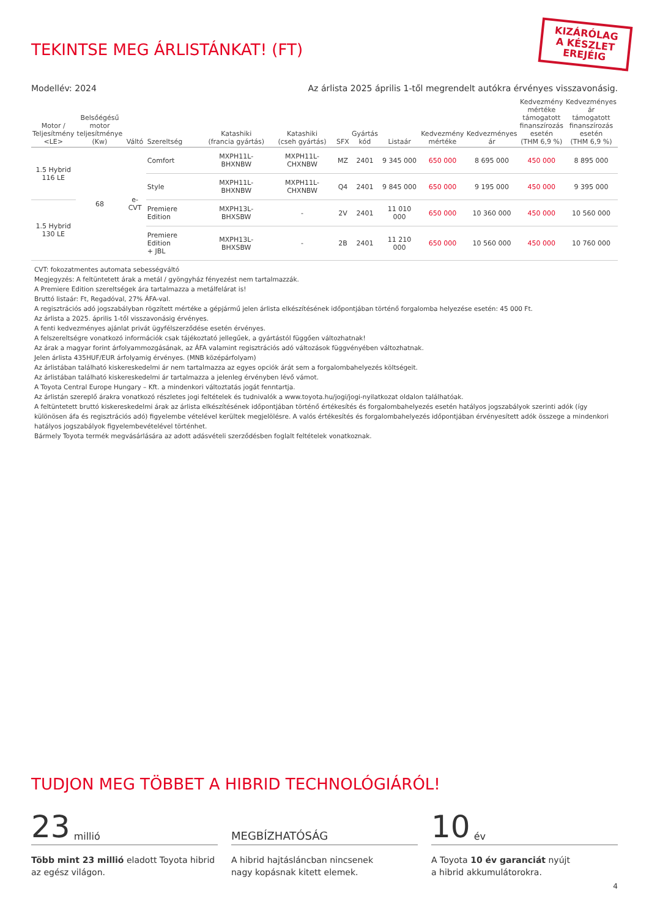KIZÁRÓLAG
A KÉSZLET
EREJÉIG
TEKINTSE MEG ÁRLISTÁNKAT! (FT)
Modellév: 2024 Az árlista 2025 április 1-től megrendelt autókra érvényes visszavonásig.
| Motor / Teljesítmény <LE> | Belsőégésű motor teljesítménye (Kw) | Váltó | Szereltség | Katashiki (francia gyártás) | Katashiki (cseh gyártás) | SFX | Gyártás kód | Listaár | Kedvezmény mértéke | Kedvezményes ár | Kedvezmény mértéke támogatott finanszírozás esetén (THM 6,9 %) | Kedvezményes ár támogatott finanszírozás esetén (THM 6,9 %) |
| --- | --- | --- | --- | --- | --- | --- | --- | --- | --- | --- | --- | --- |
| 1.5 Hybrid 116 LE | 68 | e-CVT | Comfort | MXPH11L-BHXNBW | MXPH11L-CHXNBW | MZ | 2401 | 9 345 000 | 650 000 | 8 695 000 | 450 000 | 8 895 000 |
| | | | Style | MXPH11L-BHXNBW | MXPH11L-CHXNBW | Q4 | 2401 | 9 845 000 | 650 000 | 9 195 000 | 450 000 | 9 395 000 |
| 1.5 Hybrid 130 LE | | | Premiere Edition | MXPH13L-BHXSBW | - | 2V | 2401 | 11 010 000 | 650 000 | 10 360 000 | 450 000 | 10 560 000 |
| | | | Premiere Edition + JBL | MXPH13L-BHXSBW | - | 2B | 2401 | 11 210 000 | 650 000 | 10 560 000 | 450 000 | 10 760 000 |
CVT: fokozatmentes automata sebességváltó
Megjegyzés: A feltüntetett árak a metál / gyöngyház fényezést nem tartalmazzák.
A Premiere Edition szereltségek ára tartalmazza a metálfelárat is!
Bruttó listaár: Ft, Regadóval, 27% ÁFA-val.
A regisztrációs adó jogszabályban rögzített mértéke a gépjármű jelen árlista elkészítésének időpontjában történő forgalomba helyezése esetén: 45 000 Ft.
Az árlista a 2025. április 1-től visszavonásig érvényes.
A fenti kedvezményes ajánlat privát ügyfélszerződése esetén érvényes.
A felszereltségre vonatkozó információk csak tájékoztató jellegűek, a gyártástól függően változhatnak!
Az árak a magyar forint árfolyammozgásának, az ÁFA valamint regisztrációs adó változások függvényében változhatnak.
Jelen árlista 435HUF/EUR árfolyamig érvényes. (MNB középárfolyam)
Az árlistában található kiskereskedelmi ár nem tartalmazza az egyes opciók árát sem a forgalombahelyezés költségeit.
Az árlistában található kiskereskedelmi ár tartalmazza a jelenleg érvényben lévő vámot.
A Toyota Central Europe Hungary – Kft. a mindenkori változtatás jogát fenntartja.
Az árlistán szereplő árakra vonatkozó részletes jogi feltételek és tudnivalók a www.toyota.hu/jogi/jogi-nyilatkozat oldalon találhatóak.
A feltüntetett bruttó kiskereskedelmi árak az árlista elkészítésének időpontjában történő értékesítés és forgalombahelyezés esetén hatályos jogszabályok szerinti adók (így különösen áfa és regisztrációs adó) figyelembe vételével kerültek megjelölésre. A valós értékesítés és forgalombahelyezés időpontjában érvényesített adók összege a mindenkori hatályos jogszabályok figyelembevételével történhet.
Bármely Toyota termék megvásárlására az adott adásvételi szerződésben foglalt feltételek vonatkoznak.
TUDJON MEG TÖBBET A HIBRID TECHNOLÓGIÁRÓL!
23 millió
Több mint 23 millió eladott Toyota hibrid
az egész világon.
MEGBÍZHATÓSÁG
A hibrid hajtásláncban nincsenek
nagy kopásnak kitett elemek.
10 év
A Toyota 10 év garanciát nyújt
a hibrid akkumulátorokra.
4